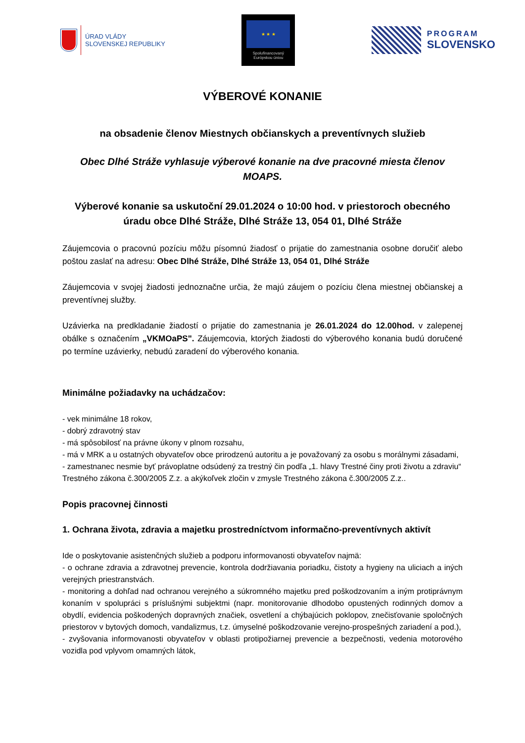ÚRAD VLÁDY
SLOVENSKEJ REPUBLIKY
★ ★ ★
Spolufinancovaný
Európskou úniou
PROGRAM
SLOVENSKO
VÝBEROVÉ KONANIE
na obsadenie členov Miestnych občianskych a preventívnych služieb
Obec Dlhé Stráže vyhlasuje výberové konanie na dve pracovné miesta členov MOAPS.
Výberové konanie sa uskutoční 29.01.2024 o 10:00 hod. v priestoroch obecného úradu obce Dlhé Stráže, Dlhé Stráže 13, 054 01, Dlhé Stráže
Záujemcovia o pracovnú pozíciu môžu písomnú žiadosť o prijatie do zamestnania osobne doručiť alebo poštou zaslať na adresu: Obec Dlhé Stráže, Dlhé Stráže 13, 054 01, Dlhé Stráže
Záujemcovia v svojej žiadosti jednoznačne určia, že majú záujem o pozíciu člena miestnej občianskej a preventívnej služby.
Uzávierka na predkladanie žiadostí o prijatie do zamestnania je 26.01.2024 do 12.00hod. v zalepenej obálke s označením „VKMOaPS". Záujemcovia, ktorých žiadosti do výberového konania budú doručené po termíne uzávierky, nebudú zaradení do výberového konania.
Minimálne požiadavky na uchádzačov:
- vek minimálne 18 rokov,
- dobrý zdravotný stav
- má spôsobilosť na právne úkony v plnom rozsahu,
- má v MRK a u ostatných obyvateľov obce prirodzenú autoritu a je považovaný za osobu s morálnymi zásadami,
- zamestnanec nesmie byť právoplatne odsúdený za trestný čin podľa „1. hlavy Trestné činy proti životu a zdraviu“ Trestného zákona č.300/2005 Z.z. a akýkoľvek zločin v zmysle Trestného zákona č.300/2005 Z.z..
Popis pracovnej činnosti
1. Ochrana života, zdravia a majetku prostredníctvom informačno-preventívnych aktivít
Ide o poskytovanie asistenčných služieb a podporu informovanosti obyvateľov najmä:
- o ochrane zdravia a zdravotnej prevencie, kontrola dodržiavania poriadku, čistoty a hygieny na uliciach a iných verejných priestranstvách.
- monitoring a dohľad nad ochranou verejného a súkromného majetku pred poškodzovaním a iným protiprávnym konaním v spolupráci s príslušnými subjektmi (napr. monitorovanie dlhodobo opustených rodinných domov a obydlí, evidencia poškodených dopravných značiek, osvetlení a chýbajúcich poklopov, znečisťovanie spoločných priestorov v bytových domoch, vandalizmus, t.z. úmyselné poškodzovanie verejno-prospešných zariadení a pod.),
- zvyšovania informovanosti obyvateľov v oblasti protipožiarnej prevencie a bezpečnosti, vedenia motorového vozidla pod vplyvom omamných látok,